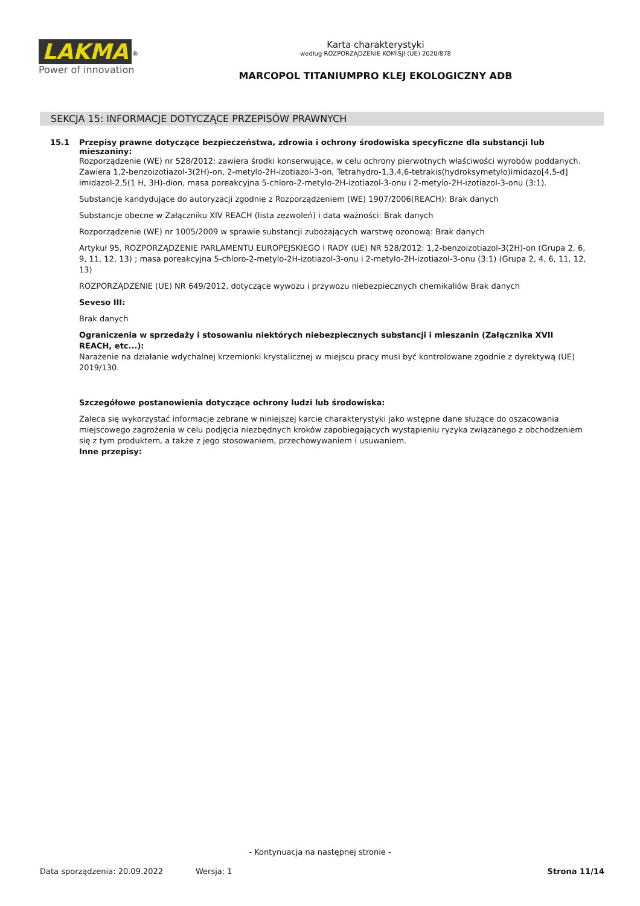LAKMA
<sup>®</sup>
Power of innovation
Karta charakterystyki
według ROZPORZĄDZENIE KOMISJI (UE) 2020/878
MARCOPOL TITANIUMPRO KLEJ EKOLOGICZNY ADB
SEKCJA 15: INFORMACJE DOTYCZĄCE PRZEPISÓW PRAWNYCH
15.1 Przepisy prawne dotyczące bezpieczeństwa, zdrowia i ochrony środowiska specyficzne dla substancji lub mieszaniny:
Rozporządzenie (WE) nr 528/2012: zawiera środki konserwujące, w celu ochrony pierwotnych właściwości wyrobów poddanych. Zawiera 1,2-benzoizotiazol-3(2H)-on, 2-metylo-2H-izotiazol-3-on, Tetrahydro-1,3,4,6-tetrakis(hydroksymetylo)imidazo[4,5-d] imidazol-2,5(1 H, 3H)-dion, masa poreakcyjna 5-chloro-2-metylo-2H-izotiazol-3-onu i 2-metylo-2H-izotiazol-3-onu (3:1).
Substancje kandydujące do autoryzacji zgodnie z Rozporządzeniem (WE) 1907/2006(REACH): Brak danych
Substancje obecne w Załączniku XIV REACH (lista zezwoleń) i data ważności: Brak danych
Rozporządzenie (WE) nr 1005/2009 w sprawie substancji zubożających warstwę ozonową: Brak danych
Artykuł 95, ROZPORZĄDZENIE PARLAMENTU EUROPEJSKIEGO I RADY (UE) NR 528/2012: 1,2-benzoizotiazol-3(2H)-on (Grupa 2, 6, 9, 11, 12, 13) ; masa poreakcyjna 5-chloro-2-metylo-2H-izotiazol-3-onu i 2-metylo-2H-izotiazol-3-onu (3:1) (Grupa 2, 4, 6, 11, 12, 13)
ROZPORZĄDZENIE (UE) NR 649/2012, dotyczące wywozu i przywozu niebezpiecznych chemikaliów Brak danych
Seveso III:
Brak danych
Ograniczenia w sprzedaży i stosowaniu niektórych niebezpiecznych substancji i mieszanin (Załącznika XVII REACH, etc...):
Narażenie na działanie wdychalnej krzemionki krystalicznej w miejscu pracy musi być kontrolowane zgodnie z dyrektywą (UE) 2019/130.
Szczegółowe postanowienia dotyczące ochrony ludzi lub środowiska:
Zaleca się wykorzystać informacje zebrane w niniejszej karcie charakterystyki jako wstępne dane służące do oszacowania miejscowego zagrożenia w celu podjęcia niezbędnych kroków zapobiegających wystąpieniu ryzyka związanego z obchodzeniem się z tym produktem, a także z jego stosowaniem, przechowywaniem i usuwaniem.
Inne przepisy:
- Kontynuacja na następnej stronie -
Data sporządzenia: 20.09.2022 Wersja: 1 Strona 11/14